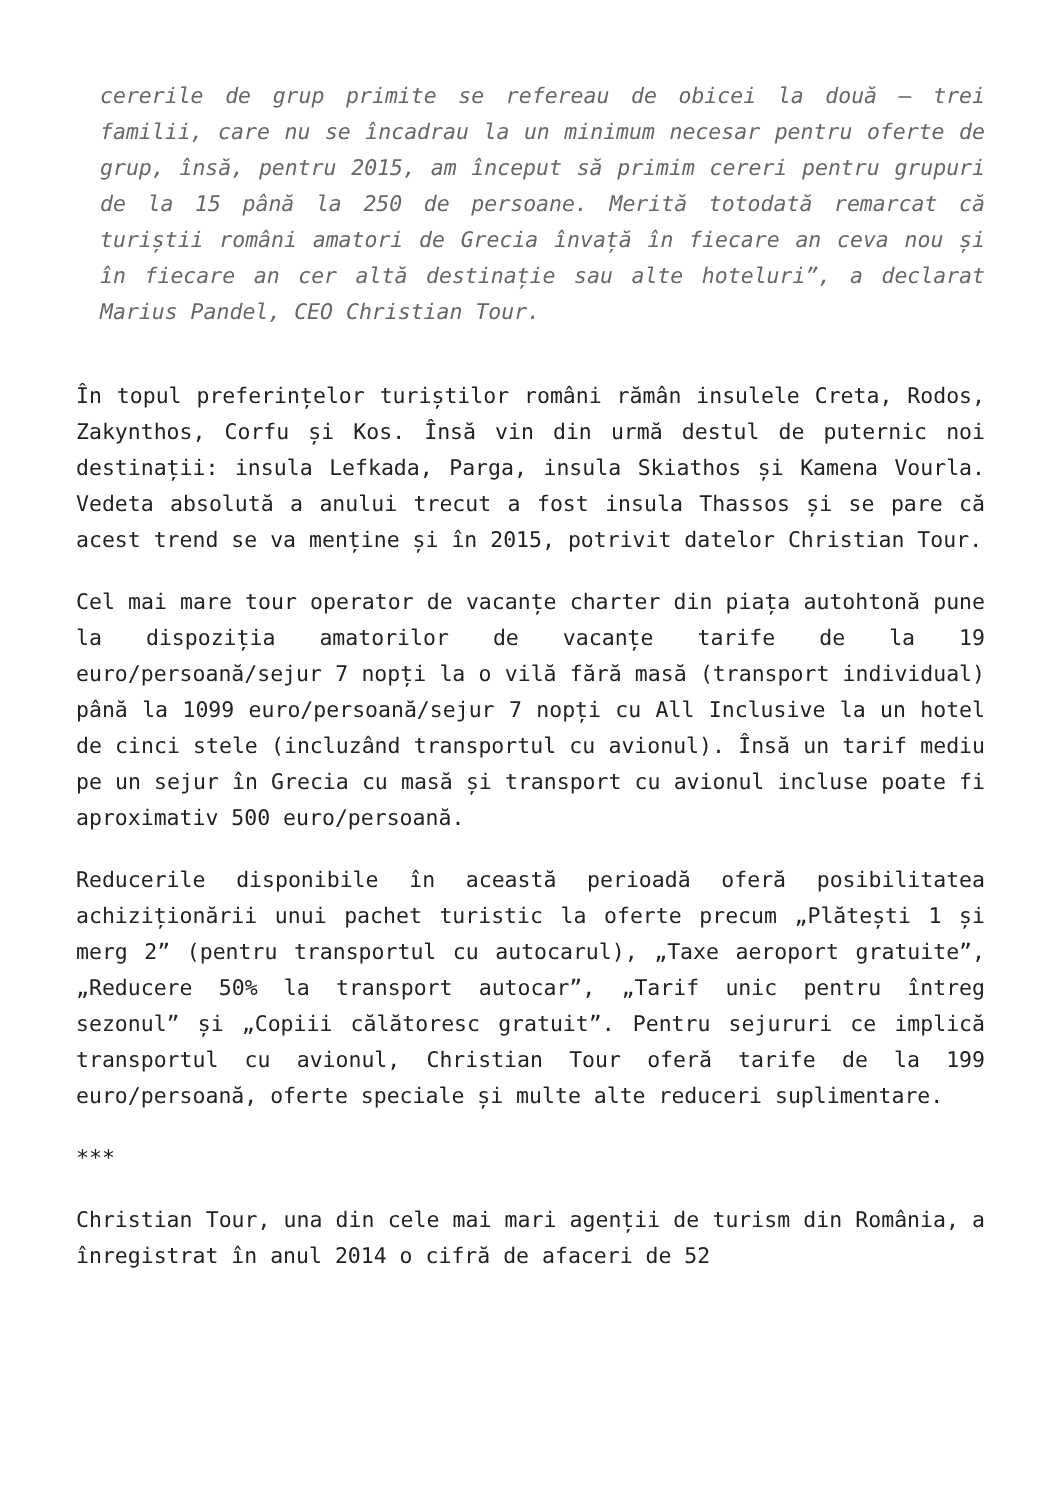cererile de grup primite se refereau de obicei la două – trei familii, care nu se încadrau la un minimum necesar pentru oferte de grup, însă, pentru 2015, am început să primim cereri pentru grupuri de la 15 până la 250 de persoane. Merită totodată remarcat că turiștii români amatori de Grecia învață în fiecare an ceva nou și în fiecare an cer altă destinație sau alte hoteluri”, a declarat Marius Pandel, CEO Christian Tour.
În topul preferințelor turiștilor români rămân insulele Creta, Rodos, Zakynthos, Corfu și Kos. Însă vin din urmă destul de puternic noi destinații: insula Lefkada, Parga, insula Skiathos și Kamena Vourla. Vedeta absolută a anului trecut a fost insula Thassos și se pare că acest trend se va menține și în 2015, potrivit datelor Christian Tour.
Cel mai mare tour operator de vacanțe charter din piața autohtonă pune la dispoziția amatorilor de vacanțe tarife de la 19 euro/persoană/sejur 7 nopți la o vilă fără masă (transport individual) până la 1099 euro/persoană/sejur 7 nopți cu All Inclusive la un hotel de cinci stele (incluzând transportul cu avionul). Însă un tarif mediu pe un sejur în Grecia cu masă și transport cu avionul incluse poate fi aproximativ 500 euro/persoană.
Reducerile disponibile în această perioadă oferă posibilitatea achiziționării unui pachet turistic la oferte precum „Plătești 1 și merg 2” (pentru transportul cu autocarul), „Taxe aeroport gratuite”, „Reducere 50% la transport autocar”, „Tarif unic pentru întreg sezonul” și „Copiii călătoresc gratuit”. Pentru sejururi ce implică transportul cu avionul, Christian Tour oferă tarife de la 199 euro/persoană, oferte speciale și multe alte reduceri suplimentare.
***
Christian Tour, una din cele mai mari agenții de turism din România, a înregistrat în anul 2014 o cifră de afaceri de 52